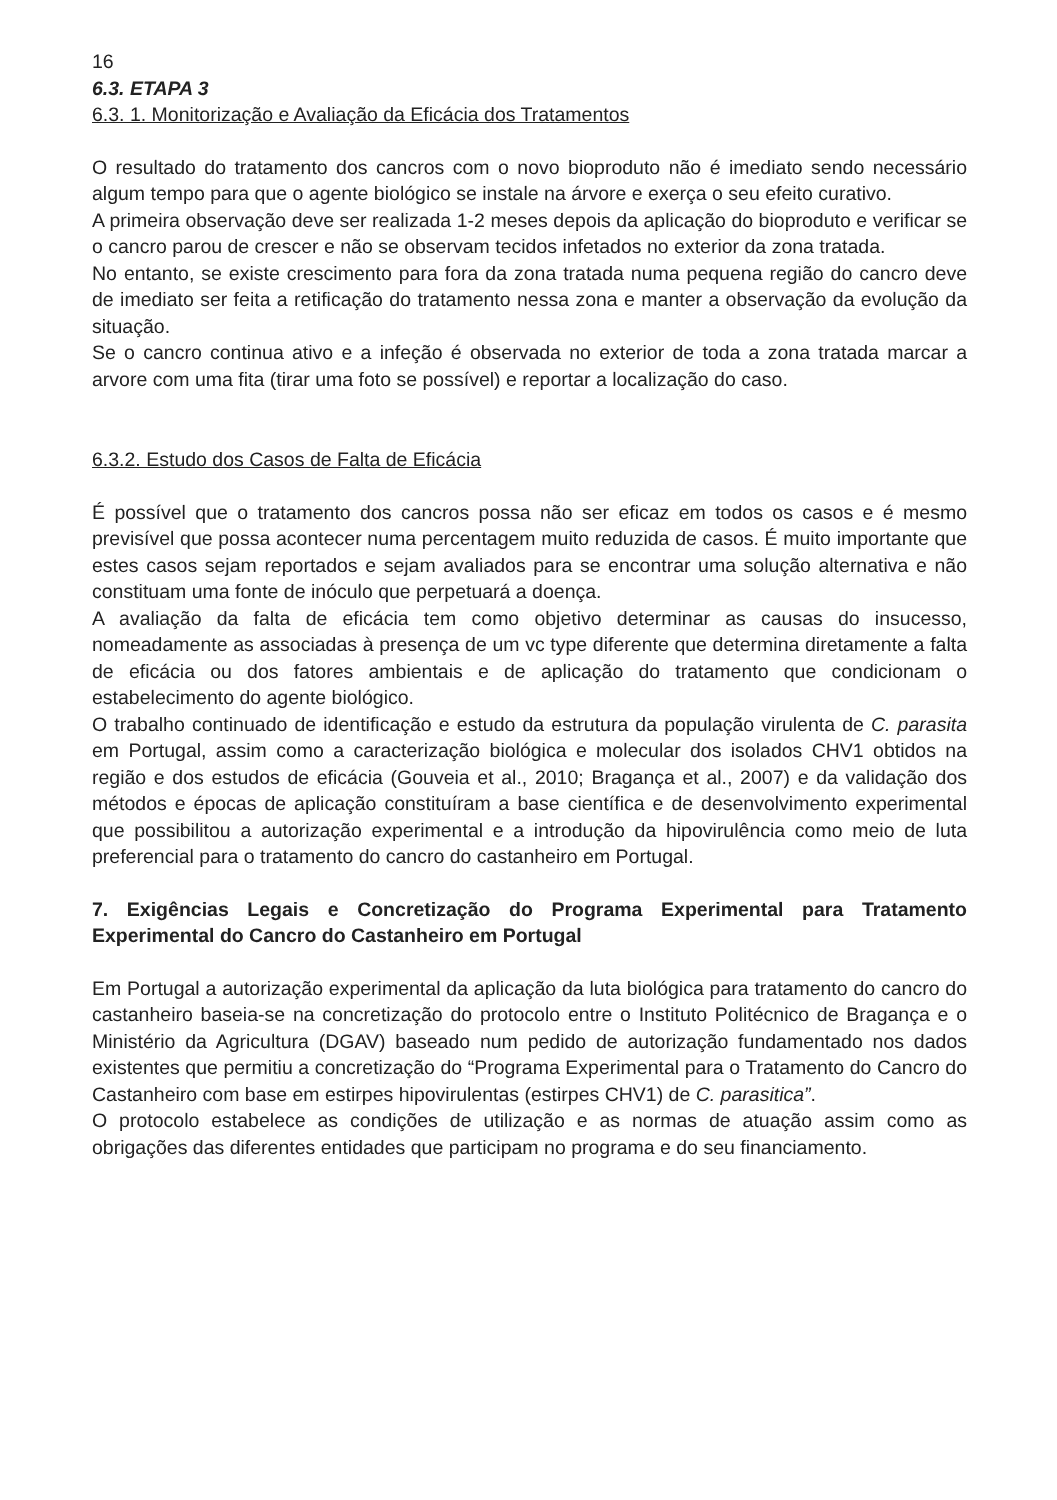16
6.3. ETAPA 3
6.3. 1. Monitorização e Avaliação da Eficácia dos Tratamentos
O resultado do tratamento dos cancros com o novo bioproduto não é imediato sendo necessário algum tempo para que o agente biológico se instale na árvore e exerça o seu efeito curativo.
A primeira observação deve ser realizada 1-2 meses depois da aplicação do bioproduto e verificar se o cancro parou de crescer e não se observam tecidos infetados no exterior da zona tratada.
No entanto, se existe crescimento para fora da zona tratada numa pequena região do cancro deve de imediato ser feita a retificação do tratamento nessa zona e manter a observação da evolução da situação.
Se o cancro continua ativo e a infeção é observada no exterior de toda a zona tratada marcar a arvore com uma fita (tirar uma foto se possível) e reportar a localização do caso.
6.3.2. Estudo dos Casos de Falta de Eficácia
É possível que o tratamento dos cancros possa não ser eficaz em todos os casos e é mesmo previsível que possa acontecer numa percentagem muito reduzida de casos. É muito importante que estes casos sejam reportados e sejam avaliados para se encontrar uma solução alternativa e não constituam uma fonte de inóculo que perpetuará a doença.
A avaliação da falta de eficácia tem como objetivo determinar as causas do insucesso, nomeadamente as associadas à presença de um vc type diferente que determina diretamente a falta de eficácia ou dos fatores ambientais e de aplicação do tratamento que condicionam o estabelecimento do agente biológico.
O trabalho continuado de identificação e estudo da estrutura da população virulenta de C. parasita em Portugal, assim como a caracterização biológica e molecular dos isolados CHV1 obtidos na região e dos estudos de eficácia (Gouveia et al., 2010; Bragança et al., 2007) e da validação dos métodos e épocas de aplicação constituíram a base científica e de desenvolvimento experimental que possibilitou a autorização experimental e a introdução da hipovirulência como meio de luta preferencial para o tratamento do cancro do castanheiro em Portugal.
7. Exigências Legais e Concretização do Programa Experimental para Tratamento Experimental do Cancro do Castanheiro em Portugal
Em Portugal a autorização experimental da aplicação da luta biológica para tratamento do cancro do castanheiro baseia-se na concretização do protocolo entre o Instituto Politécnico de Bragança e o Ministério da Agricultura (DGAV) baseado num pedido de autorização fundamentado nos dados existentes que permitiu a concretização do “Programa Experimental para o Tratamento do Cancro do Castanheiro com base em estirpes hipovirulentas (estirpes CHV1) de C. parasitica”.
O protocolo estabelece as condições de utilização e as normas de atuação assim como as obrigações das diferentes entidades que participam no programa e do seu financiamento.